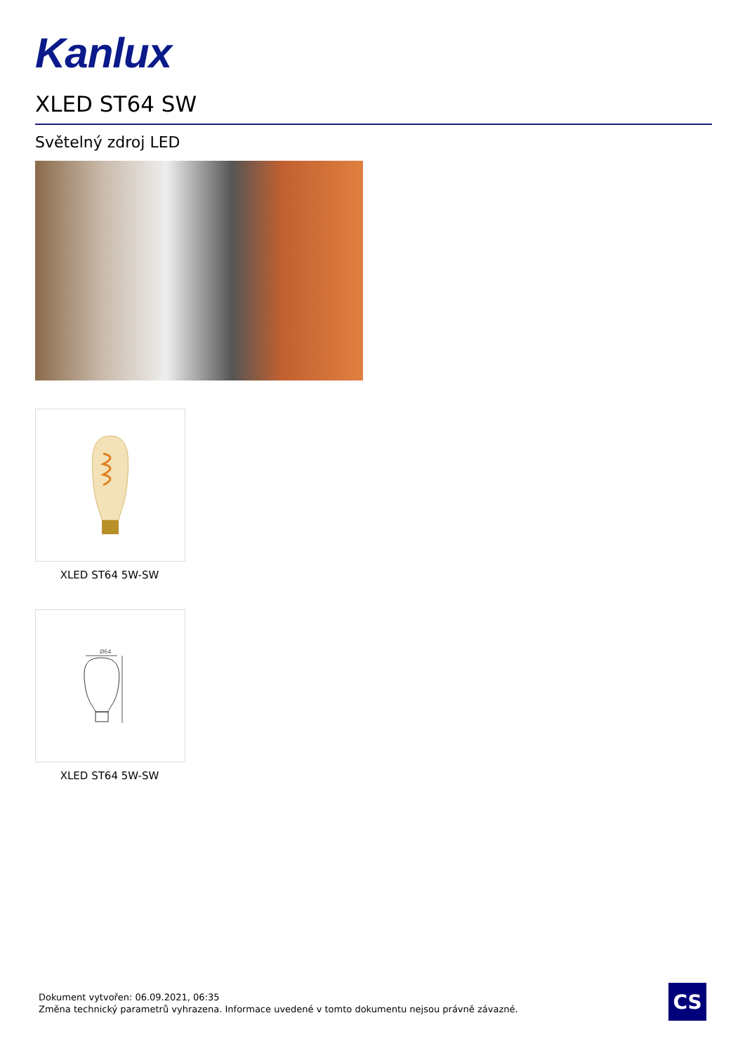Kanlux
XLED ST64 SW
Světelný zdroj LED
XLED ST64 5W-SW
Ø64
XLED ST64 5W-SW
Dokument vytvořen: 06.09.2021, 06:35
Změna technický parametrů vyhrazena. Informace uvedené v tomto dokumentu nejsou právně závazné.
CS